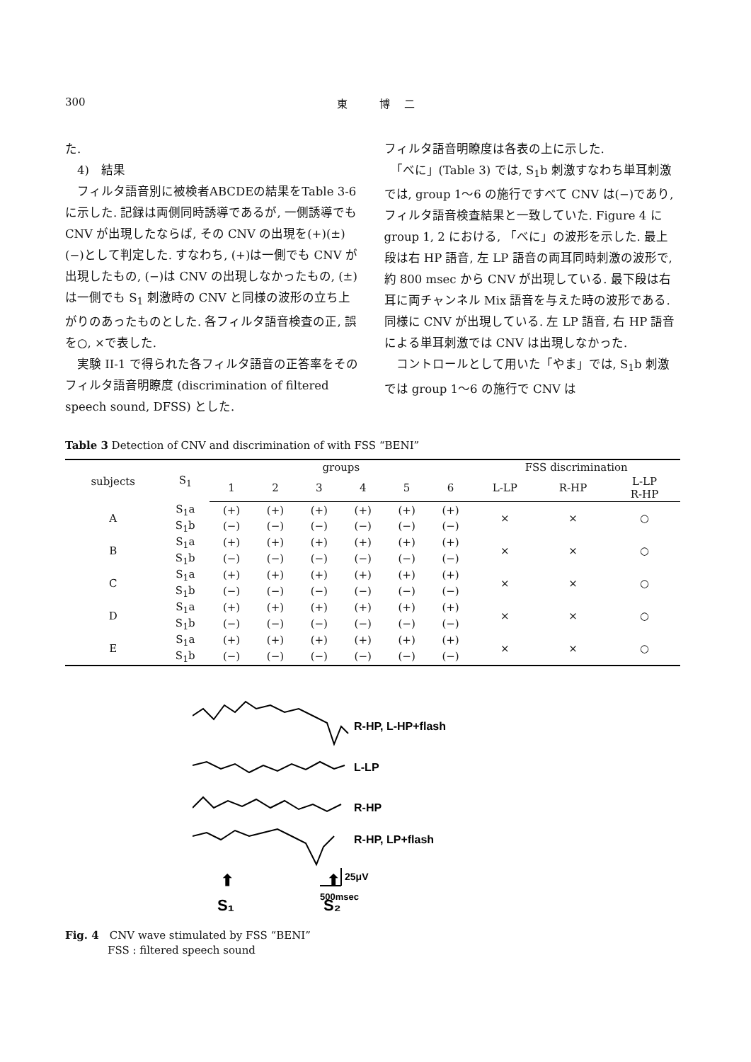300 東 博二
た.
　4)　結果
　フィルタ語音別に被検者ABCDEの結果をTable 3-6 に示した. 記録は両側同時誘導であるが, 一側誘導でも CNV が出現したならば, その CNV の出現を(+)(±)(−)として判定した. すなわち, (+)は一側でも CNV が出現したもの, (−)は CNV の出現しなかったもの, (±)は一側でも S<sub>1</sub> 刺激時の CNV と同様の波形の立ち上がりのあったものとした. 各フィルタ語音検査の正, 誤を○, ×で表した.
　実験 II-1 で得られた各フィルタ語音の正答率をそのフィルタ語音明瞭度 (discrimination of filtered speech sound, DFSS) とした.
フィルタ語音明瞭度は各表の上に示した.
　「べに」(Table 3) では, S<sub>1</sub>b 刺激すなわち単耳刺激では, group 1〜6 の施行ですべて CNV は(−)であり, フィルタ語音検査結果と一致していた. Figure 4 に group 1, 2 における, 「べに」の波形を示した. 最上段は右 HP 語音, 左 LP 語音の両耳同時刺激の波形で, 約 800 msec から CNV が出現している. 最下段は右耳に両チャンネル Mix 語音を与えた時の波形である. 同様に CNV が出現している. 左 LP 語音, 右 HP 語音による単耳刺激では CNV は出現しなかった.
　コントロールとして用いた「やま」では, S<sub>1</sub>b 刺激では group 1〜6 の施行で CNV は
Table 3 Detection of CNV and discrimination of with FSS “BENI”
| subjects | S<sub>1</sub> | groups | | | | | | FSS discrimination | | |
| --- | --- | --- | --- | --- | --- | --- | --- | --- | --- | --- |
| | | 1 | 2 | 3 | 4 | 5 | 6 | L-LP | R-HP | L-LP R-HP |
| A | S<sub>1</sub>a | (+) | (+) | (+) | (+) | (+) | (+) | × | × | ○ |
| | S<sub>1</sub>b | (−) | (−) | (−) | (−) | (−) | (−) | | | |
| B | S<sub>1</sub>a | (+) | (+) | (+) | (+) | (+) | (+) | × | × | ○ |
| | S<sub>1</sub>b | (−) | (−) | (−) | (−) | (−) | (−) | | | |
| C | S<sub>1</sub>a | (+) | (+) | (+) | (+) | (+) | (+) | × | × | ○ |
| | S<sub>1</sub>b | (−) | (−) | (−) | (−) | (−) | (−) | | | |
| D | S<sub>1</sub>a | (+) | (+) | (+) | (+) | (+) | (+) | × | × | ○ |
| | S<sub>1</sub>b | (−) | (−) | (−) | (−) | (−) | (−) | | | |
| E | S<sub>1</sub>a | (+) | (+) | (+) | (+) | (+) | (+) | × | × | ○ |
| | S<sub>1</sub>b | (−) | (−) | (−) | (−) | (−) | (−) | | | |
R-HP, L-HP+flash
L-LP
R-HP
R-HP, LP+flash
25μV
500msec
⬆
S₁
⬆
S₂
Fig. 4　CNV wave stimulated by FSS “BENI”
　　　　FSS : filtered speech sound